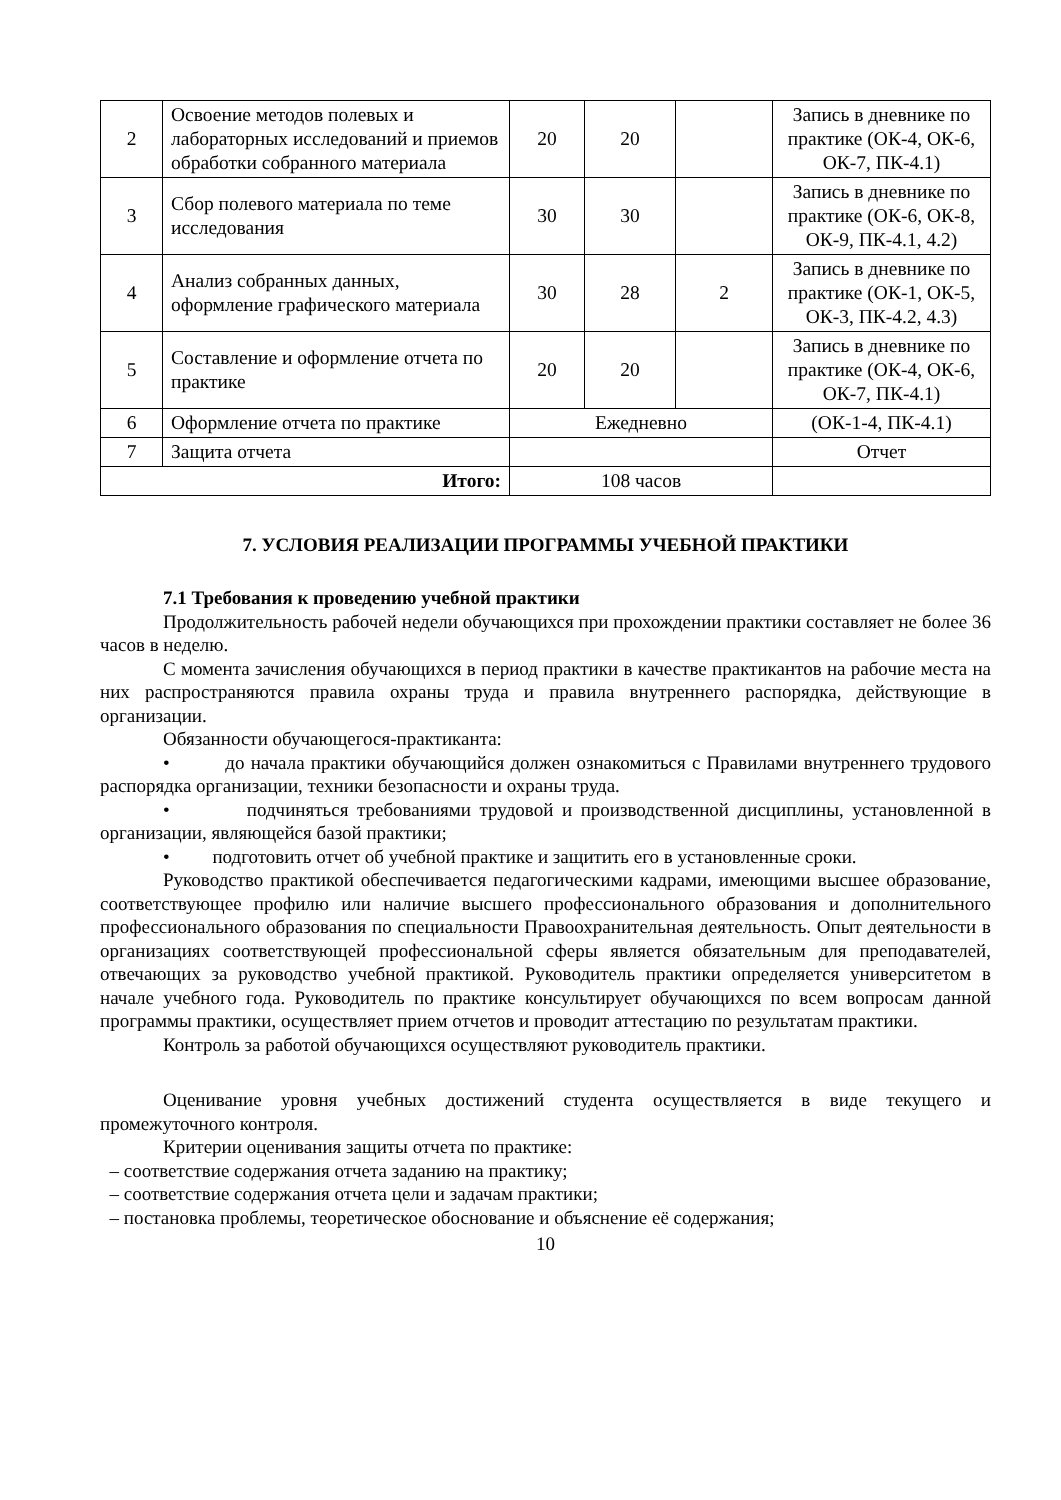| 2 | Освоение методов полевых и лабораторных исследований и приемов обработки собранного материала | 20 | 20 | | Запись в дневнике по практике (ОК-4, ОК-6, ОК-7, ПК-4.1) |
| 3 | Сбор полевого материала по теме исследования | 30 | 30 | | Запись в дневнике по практике (ОК-6, ОК-8, ОК-9, ПК-4.1, 4.2) |
| 4 | Анализ собранных данных, оформление графического материала | 30 | 28 | 2 | Запись в дневнике по практике (ОК-1, ОК-5, ОК-3, ПК-4.2, 4.3) |
| 5 | Составление и оформление отчета по практике | 20 | 20 | | Запись в дневнике по практике (ОК-4, ОК-6, ОК-7, ПК-4.1) |
| 6 | Оформление отчета по практике | Ежедневно | | | (ОК-1-4, ПК-4.1) |
| 7 | Защита отчета | | | | Отчет |
| Итого: | | 108 часов | | | |
7. УСЛОВИЯ РЕАЛИЗАЦИИ ПРОГРАММЫ УЧЕБНОЙ ПРАКТИКИ
7.1 Требования к проведению учебной практики
Продолжительность рабочей недели обучающихся при прохождении практики составляет не более 36 часов в неделю.
С момента зачисления обучающихся в период практики в качестве практикантов на рабочие места на них распространяются правила охраны труда и правила внутреннего распорядка, действующие в организации.
Обязанности обучающегося-практиканта:
• до начала практики обучающийся должен ознакомиться с Правилами внутреннего трудового распорядка организации, техники безопасности и охраны труда.
• подчиняться требованиями трудовой и производственной дисциплины, установленной в организации, являющейся базой практики;
• подготовить отчет об учебной практике и защитить его в установленные сроки.
Руководство практикой обеспечивается педагогическими кадрами, имеющими высшее образование, соответствующее профилю или наличие высшего профессионального образования и дополнительного профессионального образования по специальности Правоохранительная деятельность. Опыт деятельности в организациях соответствующей профессиональной сферы является обязательным для преподавателей, отвечающих за руководство учебной практикой. Руководитель практики определяется университетом в начале учебного года. Руководитель по практике консультирует обучающихся по всем вопросам данной программы практики, осуществляет прием отчетов и проводит аттестацию по результатам практики.
Контроль за работой обучающихся осуществляют руководитель практики.
Оценивание уровня учебных достижений студента осуществляется в виде текущего и промежуточного контроля.
Критерии оценивания защиты отчета по практике:
– соответствие содержания отчета заданию на практику;
– соответствие содержания отчета цели и задачам практики;
– постановка проблемы, теоретическое обоснование и объяснение её содержания;
10